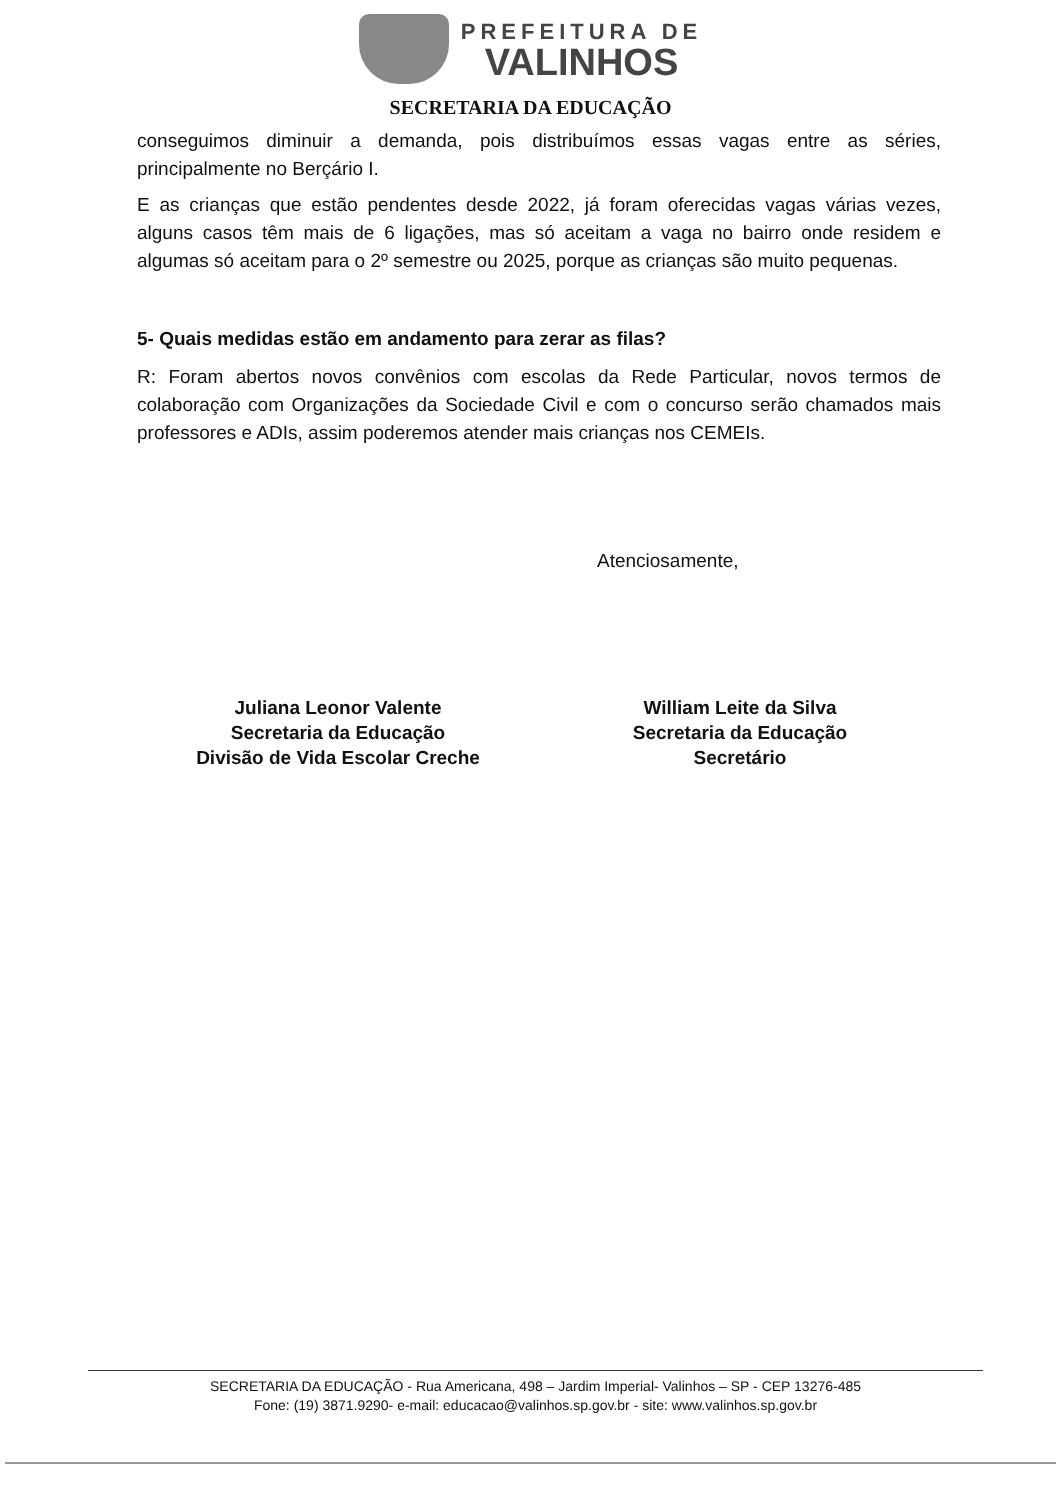PREFEITURA DE
VALINHOS
SECRETARIA DA EDUCAÇÃO
conseguimos diminuir a demanda, pois distribuímos essas vagas entre as séries, principalmente no Berçário I.
E as crianças que estão pendentes desde 2022, já foram oferecidas vagas várias vezes, alguns casos têm mais de 6 ligações, mas só aceitam a vaga no bairro onde residem e algumas só aceitam para o 2º semestre ou 2025, porque as crianças são muito pequenas.
5- Quais medidas estão em andamento para zerar as filas?
R: Foram abertos novos convênios com escolas da Rede Particular, novos termos de colaboração com Organizações da Sociedade Civil e com o concurso serão chamados mais professores e ADIs, assim poderemos atender mais crianças nos CEMEIs.
Atenciosamente,
Juliana Leonor Valente
Secretaria da Educação
Divisão de Vida Escolar Creche
William Leite da Silva
Secretaria da Educação
Secretário
SECRETARIA DA EDUCAÇÃO - Rua Americana, 498 – Jardim Imperial- Valinhos – SP - CEP 13276-485
Fone: (19) 3871.9290- e-mail: educacao@valinhos.sp.gov.br - site: www.valinhos.sp.gov.br